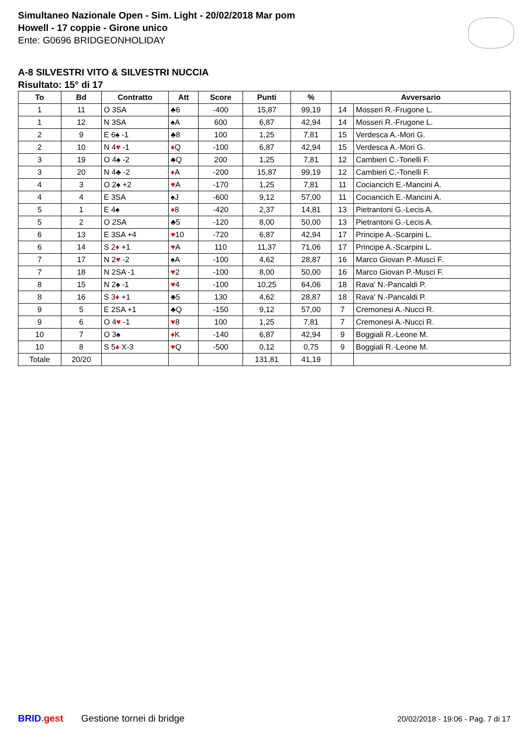Simultaneo Nazionale Open - Sim. Light - 20/02/2018 Mar pom
Howell - 17 coppie - Girone unico
Ente: G0696 BRIDGEONHOLIDAY
A-8 SILVESTRI VITO & SILVESTRI NUCCIA
Risultato: 15° di 17
| To | Bd | Contratto | Att | Score | Punti | % | Avversario | |
| --- | --- | --- | --- | --- | --- | --- | --- | --- |
| 1 | 11 | O 3SA | ♣6 | -400 | 15,87 | 99,19 | 14 | Mosseri R.-Frugone L. |
| 1 | 12 | N 3SA | ♠A | 600 | 6,87 | 42,94 | 14 | Mosseri R.-Frugone L. |
| 2 | 9 | E 6♠ -1 | ♣8 | 100 | 1,25 | 7,81 | 15 | Verdesca A.-Mori G. |
| 2 | 10 | N 4 ♥ -1 | ♦ Q | -100 | 6,87 | 42,94 | 15 | Verdesca A.-Mori G. |
| 3 | 19 | O 4♠ -2 | ♣Q | 200 | 1,25 | 7,81 | 12 | Cambieri C.-Tonelli F. |
| 3 | 20 | N 4♣ -2 | ♦ A | -200 | 15,87 | 99,19 | 12 | Cambieri C.-Tonelli F. |
| 4 | 3 | O 2♠ +2 | ♥ A | -170 | 1,25 | 7,81 | 11 | Cociancich E.-Mancini A. |
| 4 | 4 | E 3SA | ♠J | -600 | 9,12 | 57,00 | 11 | Cociancich E.-Mancini A. |
| 5 | 1 | E 4♠ | ♦ 8 | -420 | 2,37 | 14,81 | 13 | Pietrantoni G.-Lecis A. |
| 5 | 2 | O 2SA | ♣5 | -120 | 8,00 | 50,00 | 13 | Pietrantoni G.-Lecis A. |
| 6 | 13 | E 3SA +4 | ♥ 10 | -720 | 6,87 | 42,94 | 17 | Principe A.-Scarpini L. |
| 6 | 14 | S 2 ♦ +1 | ♥ A | 110 | 11,37 | 71,06 | 17 | Principe A.-Scarpini L. |
| 7 | 17 | N 2 ♥ -2 | ♠A | -100 | 4,62 | 28,87 | 16 | Marco Giovan P.-Musci F. |
| 7 | 18 | N 2SA -1 | ♥ 2 | -100 | 8,00 | 50,00 | 16 | Marco Giovan P.-Musci F. |
| 8 | 15 | N 2♠ -1 | ♥ 4 | -100 | 10,25 | 64,06 | 18 | Rava' N.-Pancaldi P. |
| 8 | 16 | S 3 ♦ +1 | ♣5 | 130 | 4,62 | 28,87 | 18 | Rava' N.-Pancaldi P. |
| 9 | 5 | E 2SA +1 | ♣Q | -150 | 9,12 | 57,00 | 7 | Cremonesi A.-Nucci R. |
| 9 | 6 | O 4 ♥ -1 | ♥ 8 | 100 | 1,25 | 7,81 | 7 | Cremonesi A.-Nucci R. |
| 10 | 7 | O 3♠ | ♦ K | -140 | 6,87 | 42,94 | 9 | Boggiali R.-Leone M. |
| 10 | 8 | S 5 ♦ X-3 | ♥ Q | -500 | 0,12 | 0,75 | 9 | Boggiali R.-Leone M. |
| Totale | 20/20 | | | | 131,81 | 41,19 | | |
BRID. gest Gestione tornei di bridge 20/02/2018 - 19:06 - Pag. 7 di 17